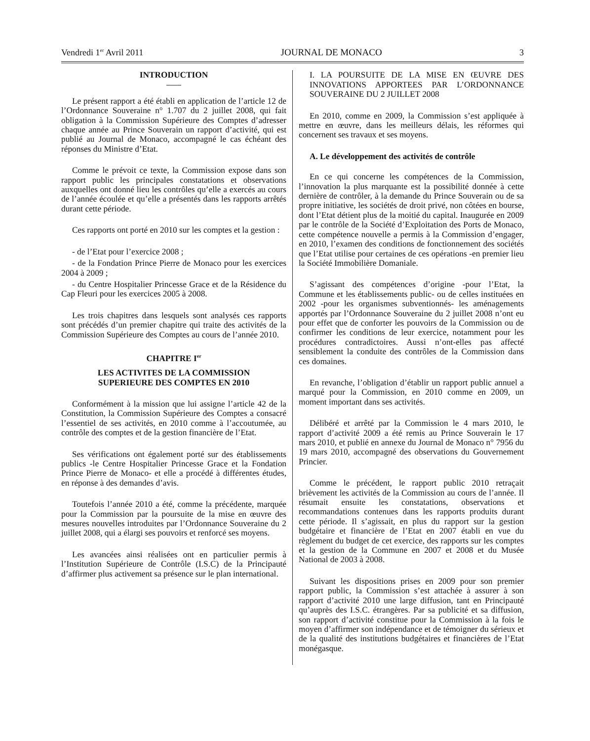Vendredi 1<sup>er</sup> Avril 2011 JOURNAL DE MONACO 3
INTRODUCTION
Le présent rapport a été établi en application de l’article 12 de l’Ordonnance Souveraine n° 1.707 du 2 juillet 2008, qui fait obligation à la Commission Supérieure des Comptes d’adresser chaque année au Prince Souverain un rapport d’activité, qui est publié au Journal de Monaco, accompagné le cas échéant des réponses du Ministre d’Etat.
Comme le prévoit ce texte, la Commission expose dans son rapport public les principales constatations et observations auxquelles ont donné lieu les contrôles qu’elle a exercés au cours de l’année écoulée et qu’elle a présentés dans les rapports arrêtés durant cette période.
Ces rapports ont porté en 2010 sur les comptes et la gestion :
- de l’Etat pour l’exercice 2008 ;
- de la Fondation Prince Pierre de Monaco pour les exercices 2004 à 2009 ;
- du Centre Hospitalier Princesse Grace et de la Résidence du Cap Fleuri pour les exercices 2005 à 2008.
Les trois chapitres dans lesquels sont analysés ces rapports sont précédés d’un premier chapitre qui traite des activités de la Commission Supérieure des Comptes au cours de l’année 2010.
CHAPITRE I<sup>er</sup>
LES ACTIVITES DE LA COMMISSION
SUPERIEURE DES COMPTES EN 2010
Conformément à la mission que lui assigne l’article 42 de la Constitution, la Commission Supérieure des Comptes a consacré l’essentiel de ses activités, en 2010 comme à l’accoutumée, au contrôle des comptes et de la gestion financière de l’Etat.
Ses vérifications ont également porté sur des établissements publics -le Centre Hospitalier Princesse Grace et la Fondation Prince Pierre de Monaco- et elle a procédé à différentes études, en réponse à des demandes d’avis.
Toutefois l’année 2010 a été, comme la précédente, marquée pour la Commission par la poursuite de la mise en œuvre des mesures nouvelles introduites par l’Ordonnance Souveraine du 2 juillet 2008, qui a élargi ses pouvoirs et renforcé ses moyens.
Les avancées ainsi réalisées ont en particulier permis à l’Institution Supérieure de Contrôle (I.S.C) de la Principauté d’affirmer plus activement sa présence sur le plan international.
I. LA POURSUITE DE LA MISE EN ŒUVRE DES INNOVATIONS APPORTEES PAR L’ORDONNANCE SOUVERAINE DU 2 JUILLET 2008
En 2010, comme en 2009, la Commission s’est appliquée à mettre en œuvre, dans les meilleurs délais, les réformes qui concernent ses travaux et ses moyens.
A. Le développement des activités de contrôle
En ce qui concerne les compétences de la Commission, l’innovation la plus marquante est la possibilité donnée à cette dernière de contrôler, à la demande du Prince Souverain ou de sa propre initiative, les sociétés de droit privé, non côtées en bourse, dont l’Etat détient plus de la moitié du capital. Inaugurée en 2009 par le contrôle de la Société d’Exploitation des Ports de Monaco, cette compétence nouvelle a permis à la Commission d’engager, en 2010, l’examen des conditions de fonctionnement des sociétés que l’Etat utilise pour certaines de ces opérations -en premier lieu la Société Immobilière Domaniale.
S’agissant des compétences d’origine -pour l’Etat, la Commune et les établissements public- ou de celles instituées en 2002 -pour les organismes subventionnés- les aménagements apportés par l’Ordonnance Souveraine du 2 juillet 2008 n’ont eu pour effet que de conforter les pouvoirs de la Commission ou de confirmer les conditions de leur exercice, notamment pour les procédures contradictoires. Aussi n’ont-elles pas affecté sensiblement la conduite des contrôles de la Commission dans ces domaines.
En revanche, l’obligation d’établir un rapport public annuel a marqué pour la Commission, en 2010 comme en 2009, un moment important dans ses activités.
Délibéré et arrêté par la Commission le 4 mars 2010, le rapport d’activité 2009 a été remis au Prince Souverain le 17 mars 2010, et publié en annexe du Journal de Monaco n° 7956 du 19 mars 2010, accompagné des observations du Gouvernement Princier.
Comme le précédent, le rapport public 2010 retraçait brièvement les activités de la Commission au cours de l’année. Il résumait ensuite les constatations, observations et recommandations contenues dans les rapports produits durant cette période. Il s’agissait, en plus du rapport sur la gestion budgétaire et financière de l’Etat en 2007 établi en vue du règlement du budget de cet exercice, des rapports sur les comptes et la gestion de la Commune en 2007 et 2008 et du Musée National de 2003 à 2008.
Suivant les dispositions prises en 2009 pour son premier rapport public, la Commission s’est attachée à assurer à son rapport d’activité 2010 une large diffusion, tant en Principauté qu’auprès des I.S.C. étrangères. Par sa publicité et sa diffusion, son rapport d’activité constitue pour la Commission à la fois le moyen d’affirmer son indépendance et de témoigner du sérieux et de la qualité des institutions budgétaires et financières de l’Etat monégasque.